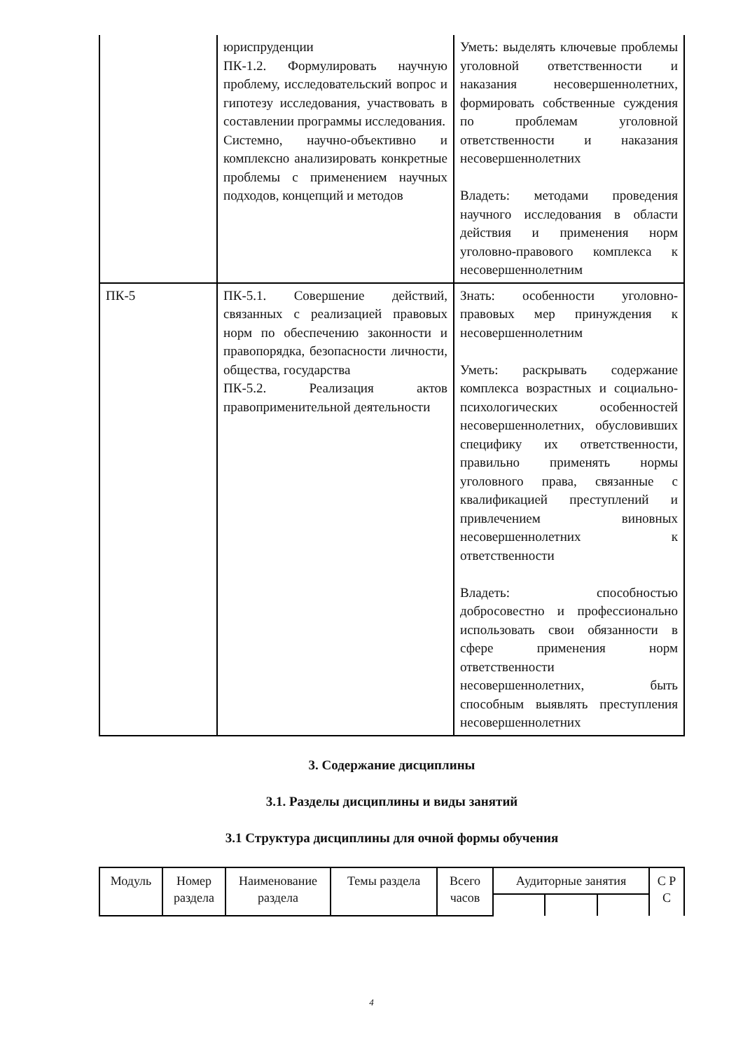| | юриспруденции ПК-1.2. Формулировать научную проблему, исследовательский вопрос и гипотезу исследования, участвовать в составлении программы исследования. Системно, научно-объективно и комплексно анализировать конкретные проблемы с применением научных подходов, концепций и методов | Уметь: выделять ключевые проблемы уголовной ответственности и наказания несовершеннолетних, формировать собственные суждения по проблемам уголовной ответственности и наказания несовершеннолетних Владеть: методами проведения научного исследования в области действия и применения норм уголовно-правового комплекса к несовершеннолетним |
| ПК-5 | ПК-5.1. Совершение действий, связанных с реализацией правовых норм по обеспечению законности и правопорядка, безопасности личности, общества, государства ПК-5.2. Реализация актов правоприменительной деятельности | Знать: особенности уголовно-правовых мер принуждения к несовершеннолетним Уметь: раскрывать содержание комплекса возрастных и социально-психологических особенностей несовершеннолетних, обусловивших специфику их ответственности, правильно применять нормы уголовного права, связанные с квалификацией преступлений и привлечением виновных несовершеннолетних к ответственности Владеть: способностью добросовестно и профессионально использовать свои обязанности в сфере применения норм ответственности несовершеннолетних, быть способным выявлять преступления несовершеннолетних |
3. Содержание дисциплины
3.1. Разделы дисциплины и виды занятий
3.1 Структура дисциплины для очной формы обучения
| Модуль | Номер раздела | Наименование раздела | Темы раздела | Всего часов | Аудиторные занятия | | | С Р С |
| --- | --- | --- | --- | --- | --- | --- | --- | --- |
4